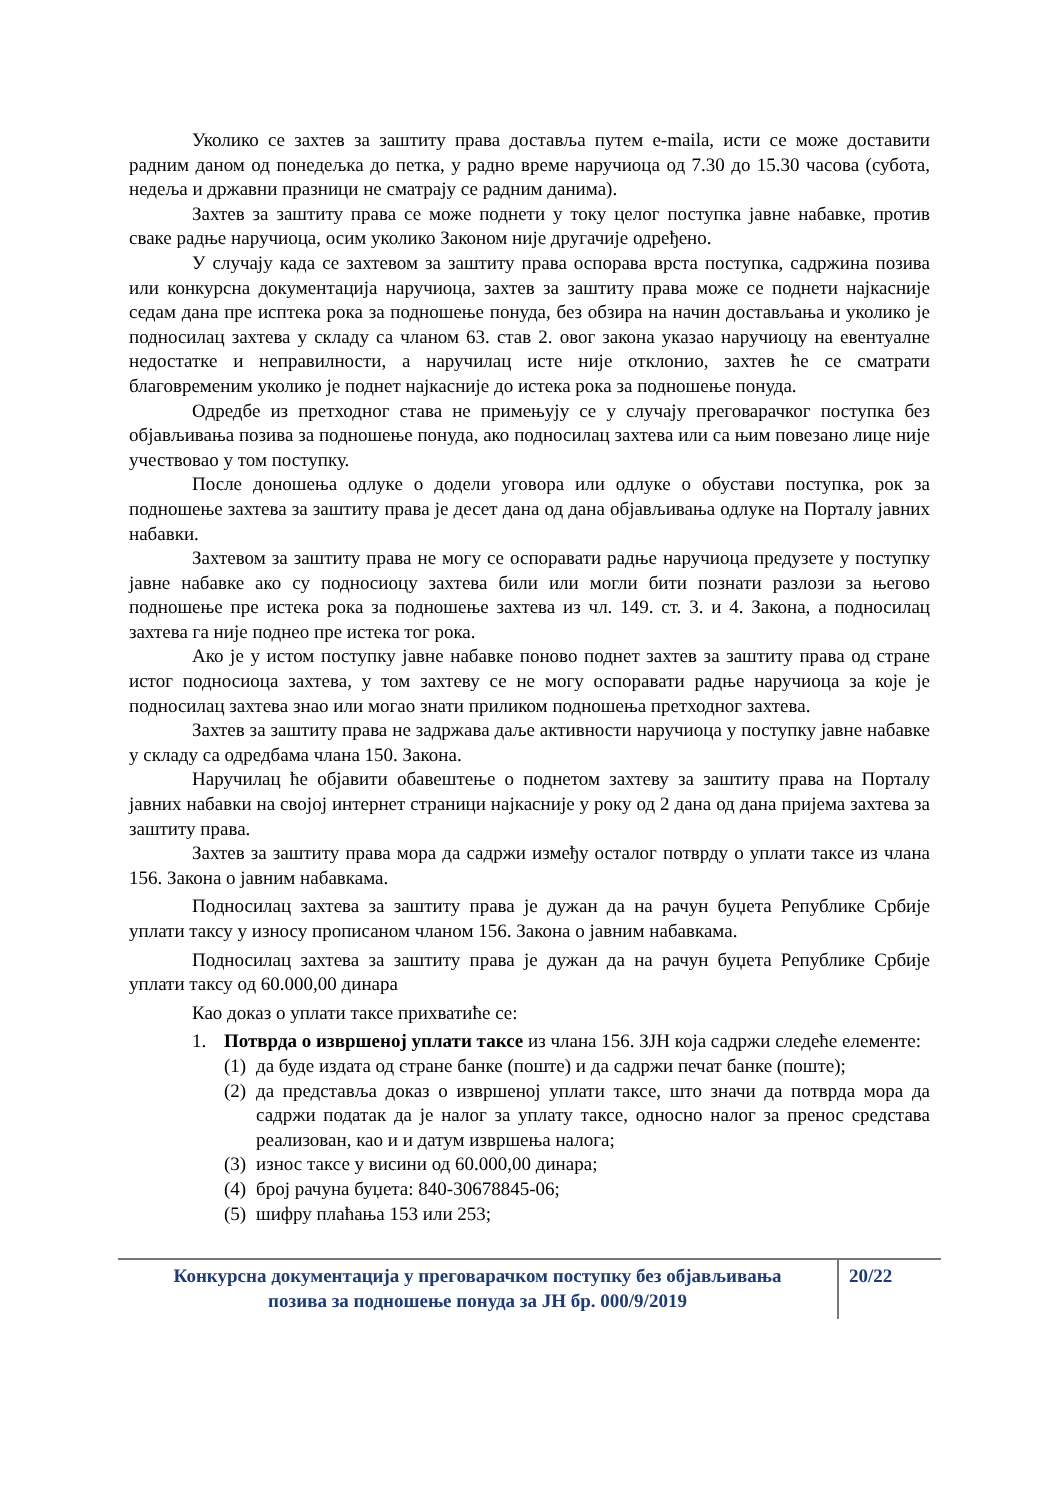Уколико се захтев за заштиту права доставља путем e-maila, исти се може доставити радним даном од понедељка до петка, у радно време наручиоца од 7.30 до 15.30 часова (субота, недеља и државни празници не сматрају се радним данима).
Захтев за заштиту права се може поднети у току целог поступка јавне набавке, против сваке радње наручиоца, осим уколико Законом није другачије одређено.
У случају када се захтевом за заштиту права оспорава врста поступка, садржина позива или конкурсна документација наручиоца, захтев за заштиту права може се поднети најкасније седам дана пре исптека рока за подношење понуда, без обзира на начин достављања и уколико је подносилац захтева у складу са чланом 63. став 2. овог закона указао наручиоцу на евентуалне недостатке и неправилности, а наручилац исте није отклонио, захтев ће се сматрати благовременим уколико је поднет најкасније до истека рока за подношење понуда.
Одредбе из претходног става не примењују се у случају преговарачког поступка без објављивања позива за подношење понуда, ако подносилац захтева или са њим повезано лице није учествовао у том поступку.
После доношења одлуке о додели уговора или одлуке о обустави поступка, рок за подношење захтева за заштиту права је десет дана од дана објављивања одлуке на Порталу јавних набавки.
Захтевом за заштиту права не могу се оспоравати радње наручиоца предузете у поступку јавне набавке ако су подносиоцу захтева били или могли бити познати разлози за његово подношење пре истека рока за подношење захтева из чл. 149. ст. 3. и 4. Закона, а подносилац захтева га није поднео пре истека тог рока.
Ако је у истом поступку јавне набавке поново поднет захтев за заштиту права од стране истог подносиоца захтева, у том захтеву се не могу оспоравати радње наручиоца за које је подносилац захтева знао или могао знати приликом подношења претходног захтева.
Захтев за заштиту права не задржава даље активности наручиоца у поступку јавне набавке у складу са одредбама члана 150. Закона.
Наручилац ће објавити обавештење о поднетом захтеву за заштиту права на Порталу јавних набавки на својој интернет страници најкасније у року од 2 дана од дана пријема захтева за заштиту права.
Захтев за заштиту права мора да садржи између осталог потврду о уплати таксе из члана 156. Закона о јавним набавкама.
Подносилац захтева за заштиту права је дужан да на рачун буџета Републике Србије уплати таксу у износу прописаном чланом 156. Закона о јавним набавкама.
Подносилац захтева за заштиту права је дужан да на рачун буџета Републике Србије уплати таксу од 60.000,00 динара
Као доказ о уплати таксе прихватиће се:
1. Потврда о извршеној уплати таксе из члана 156. ЗЈН која садржи следеће елементе:
(1) да буде издата од стране банке (поште) и да садржи печат банке (поште);
(2) да представља доказ о извршеној уплати таксе, што значи да потврда мора да садржи податак да је налог за уплату таксе, односно налог за пренос средстава реализован, као и и датум извршења налога;
(3) износ таксе у висини од 60.000,00 динара;
(4) број рачуна буџета: 840-30678845-06;
(5) шифру плаћања 153 или 253;
Конкурсна документација у преговарачком поступку без објављивања
позива за подношење понуда за ЈН бр. 000/9/2019
20/22